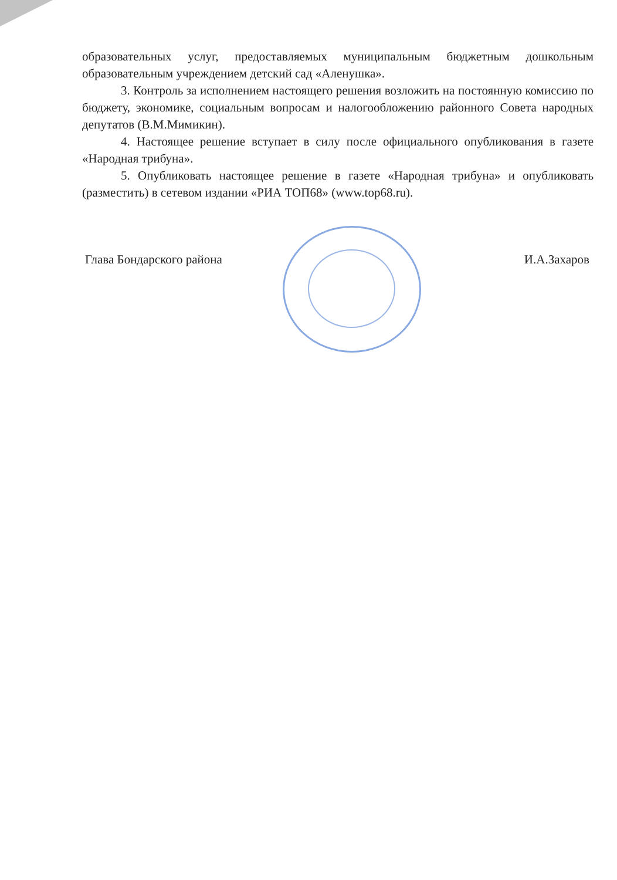образовательных услуг, предоставляемых муниципальным бюджетным дошкольным образовательным учреждением детский сад «Аленушка».
3. Контроль за исполнением настоящего решения возложить на постоянную комиссию по бюджету, экономике, социальным вопросам и налогообложению районного Совета народных депутатов (В.М.Мимикин).
4. Настоящее решение вступает в силу после официального опубликования в газете «Народная трибуна».
5. Опубликовать настоящее решение в газете «Народная трибуна» и опубликовать (разместить) в сетевом издании «РИА ТОП68» (www.top68.ru).
Глава Бондарского района И.А.Захаров